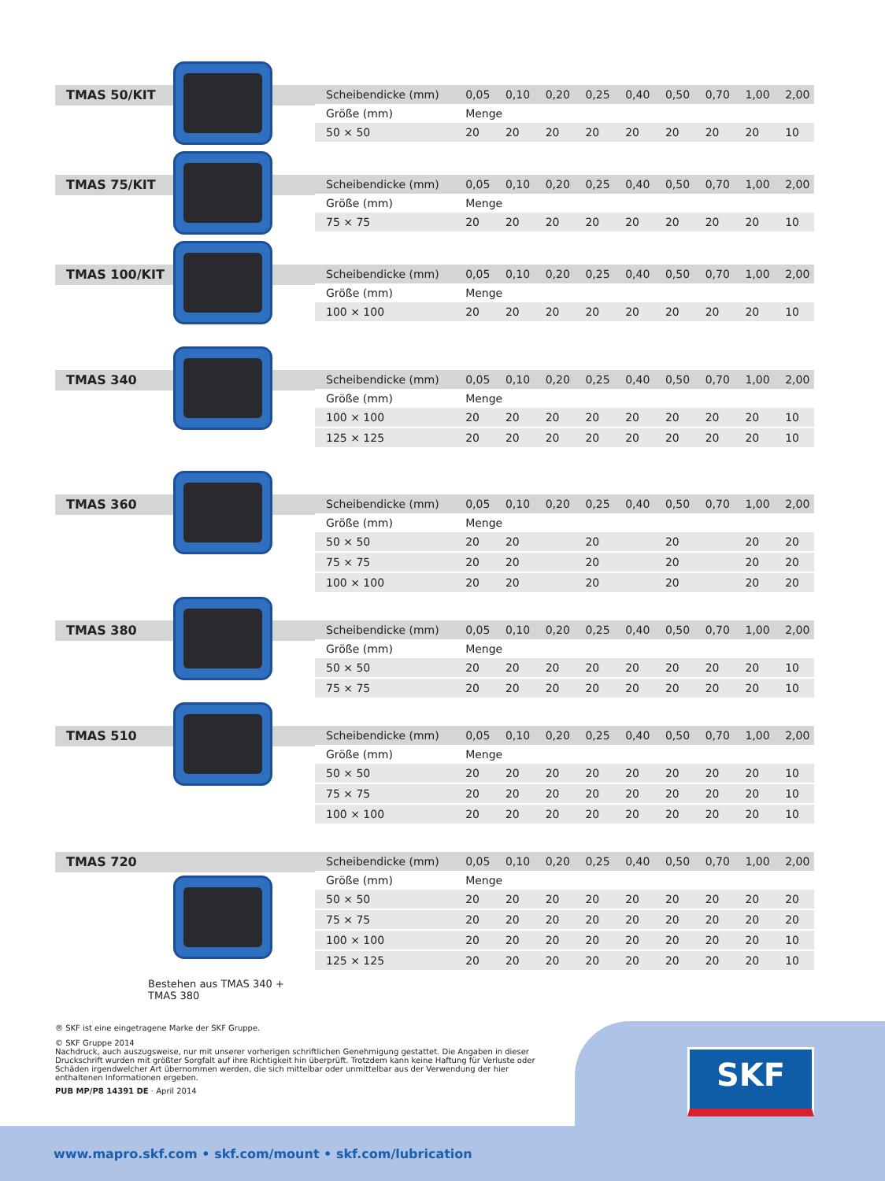TMAS 50/KIT
| Scheibendicke (mm) | 0,05 | 0,10 | 0,20 | 0,25 | 0,40 | 0,50 | 0,70 | 1,00 | 2,00 |
| Größe (mm) | Menge | | | | | | | | |
| 50 × 50 | 20 | 20 | 20 | 20 | 20 | 20 | 20 | 20 | 10 |
TMAS 75/KIT
| Scheibendicke (mm) | 0,05 | 0,10 | 0,20 | 0,25 | 0,40 | 0,50 | 0,70 | 1,00 | 2,00 |
| Größe (mm) | Menge | | | | | | | | |
| 75 × 75 | 20 | 20 | 20 | 20 | 20 | 20 | 20 | 20 | 10 |
TMAS 100/KIT
| Scheibendicke (mm) | 0,05 | 0,10 | 0,20 | 0,25 | 0,40 | 0,50 | 0,70 | 1,00 | 2,00 |
| Größe (mm) | Menge | | | | | | | | |
| 100 × 100 | 20 | 20 | 20 | 20 | 20 | 20 | 20 | 20 | 10 |
TMAS 340
| Scheibendicke (mm) | 0,05 | 0,10 | 0,20 | 0,25 | 0,40 | 0,50 | 0,70 | 1,00 | 2,00 |
| Größe (mm) | Menge | | | | | | | | |
| 100 × 100 | 20 | 20 | 20 | 20 | 20 | 20 | 20 | 20 | 10 |
| 125 × 125 | 20 | 20 | 20 | 20 | 20 | 20 | 20 | 20 | 10 |
TMAS 360
| Scheibendicke (mm) | 0,05 | 0,10 | 0,20 | 0,25 | 0,40 | 0,50 | 0,70 | 1,00 | 2,00 |
| Größe (mm) | Menge | | | | | | | | |
| 50 × 50 | 20 | 20 | | 20 | | 20 | | 20 | 20 |
| 75 × 75 | 20 | 20 | | 20 | | 20 | | 20 | 20 |
| 100 × 100 | 20 | 20 | | 20 | | 20 | | 20 | 20 |
TMAS 380
| Scheibendicke (mm) | 0,05 | 0,10 | 0,20 | 0,25 | 0,40 | 0,50 | 0,70 | 1,00 | 2,00 |
| Größe (mm) | Menge | | | | | | | | |
| 50 × 50 | 20 | 20 | 20 | 20 | 20 | 20 | 20 | 20 | 10 |
| 75 × 75 | 20 | 20 | 20 | 20 | 20 | 20 | 20 | 20 | 10 |
TMAS 510
| Scheibendicke (mm) | 0,05 | 0,10 | 0,20 | 0,25 | 0,40 | 0,50 | 0,70 | 1,00 | 2,00 |
| Größe (mm) | Menge | | | | | | | | |
| 50 × 50 | 20 | 20 | 20 | 20 | 20 | 20 | 20 | 20 | 10 |
| 75 × 75 | 20 | 20 | 20 | 20 | 20 | 20 | 20 | 20 | 10 |
| 100 × 100 | 20 | 20 | 20 | 20 | 20 | 20 | 20 | 20 | 10 |
TMAS 720
Bestehen aus TMAS 340 + TMAS 380
| Scheibendicke (mm) | 0,05 | 0,10 | 0,20 | 0,25 | 0,40 | 0,50 | 0,70 | 1,00 | 2,00 |
| Größe (mm) | Menge | | | | | | | | |
| 50 × 50 | 20 | 20 | 20 | 20 | 20 | 20 | 20 | 20 | 20 |
| 75 × 75 | 20 | 20 | 20 | 20 | 20 | 20 | 20 | 20 | 20 |
| 100 × 100 | 20 | 20 | 20 | 20 | 20 | 20 | 20 | 20 | 10 |
| 125 × 125 | 20 | 20 | 20 | 20 | 20 | 20 | 20 | 20 | 10 |
® SKF ist eine eingetragene Marke der SKF Gruppe.
© SKF Gruppe 2014
Nachdruck, auch auszugsweise, nur mit unserer vorherigen schriftlichen Genehmigung gestattet. Die Angaben in dieser Druckschrift wurden mit größter Sorgfalt auf ihre Richtigkeit hin überprüft. Trotzdem kann keine Haftung für Verluste oder Schäden irgendwelcher Art übernommen werden, die sich mittelbar oder unmittelbar aus der Verwendung der hier enthaltenen Informationen ergeben.
PUB MP/P8 14391 DE · April 2014
SKF
www.mapro.skf.com • skf.com/mount • skf.com/lubrication